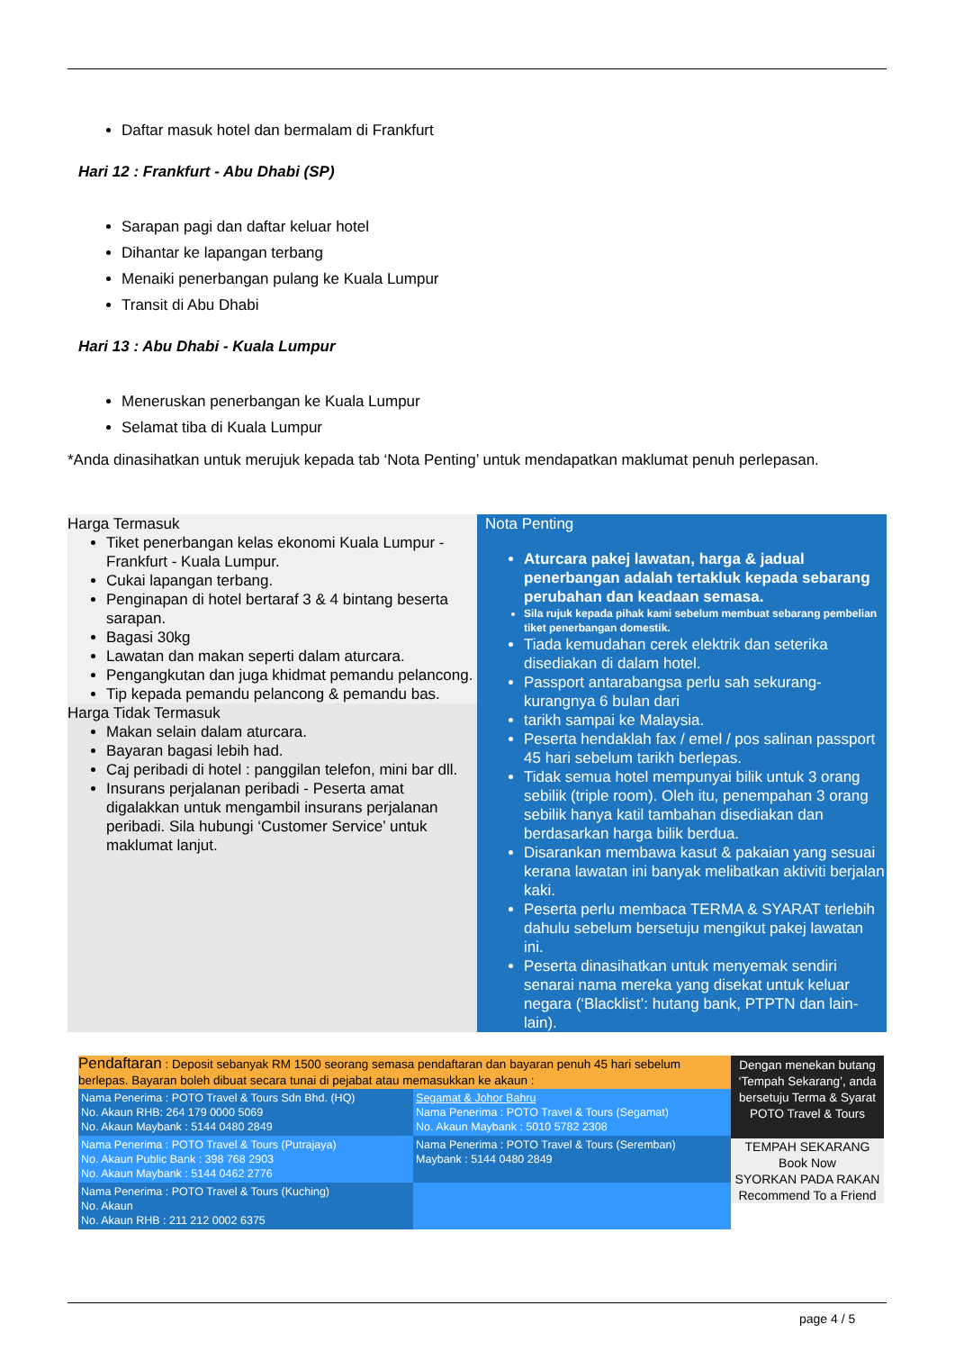Daftar masuk hotel dan bermalam di Frankfurt
Hari 12 : Frankfurt - Abu Dhabi (SP)
Sarapan pagi dan daftar keluar hotel
Dihantar ke lapangan terbang
Menaiki penerbangan pulang ke Kuala Lumpur
Transit di Abu Dhabi
Hari 13 : Abu Dhabi - Kuala Lumpur
Meneruskan penerbangan ke Kuala Lumpur
Selamat tiba di Kuala Lumpur
*Anda dinasihatkan untuk merujuk kepada tab ‘Nota Penting’ untuk mendapatkan maklumat penuh perlepasan.
Harga Termasuk
Tiket penerbangan kelas ekonomi Kuala Lumpur - Frankfurt - Kuala Lumpur.
Cukai lapangan terbang.
Penginapan di hotel bertaraf 3 & 4 bintang beserta sarapan.
Bagasi 30kg
Lawatan dan makan seperti dalam aturcara.
Pengangkutan dan juga khidmat pemandu pelancong.
Tip kepada pemandu pelancong & pemandu bas.
Harga Tidak Termasuk
Makan selain dalam aturcara.
Bayaran bagasi lebih had.
Caj peribadi di hotel : panggilan telefon, mini bar dll.
Insurans perjalanan peribadi - Peserta amat digalakkan untuk mengambil insurans perjalanan peribadi. Sila hubungi ‘Customer Service’ untuk maklumat lanjut.
Nota Penting
Aturcara pakej lawatan, harga & jadual penerbangan adalah tertakluk kepada sebarang perubahan dan keadaan semasa.
Sila rujuk kepada pihak kami sebelum membuat sebarang pembelian tiket penerbangan domestik.
Tiada kemudahan cerek elektrik dan seterika disediakan di dalam hotel.
Passport antarabangsa perlu sah sekurang-kurangnya 6 bulan dari
tarikh sampai ke Malaysia.
Peserta hendaklah fax / emel / pos salinan passport 45 hari sebelum tarikh berlepas.
Tidak semua hotel mempunyai bilik untuk 3 orang sebilik (triple room). Oleh itu, penempahan 3 orang sebilik hanya katil tambahan disediakan dan berdasarkan harga bilik berdua.
Disarankan membawa kasut & pakaian yang sesuai kerana lawatan ini banyak melibatkan aktiviti berjalan kaki.
Peserta perlu membaca TERMA & SYARAT terlebih dahulu sebelum bersetuju mengikut pakej lawatan ini.
Peserta dinasihatkan untuk menyemak sendiri senarai nama mereka yang disekat untuk keluar negara (‘Blacklist’: hutang bank, PTPTN dan lain-lain).
Pendaftaran : Deposit sebanyak RM 1500 seorang semasa pendaftaran dan bayaran penuh 45 hari sebelum berlepas. Bayaran boleh dibuat secara tunai di pejabat atau memasukkan ke akaun :
| Nama Penerima : POTO Travel & Tours Sdn Bhd. (HQ) No. Akaun RHB: 264 179 0000 5069 No. Akaun Maybank : 5144 0480 2849 | Segamat & Johor Bahru Nama Penerima : POTO Travel & Tours (Segamat) No. Akaun Maybank : 5010 5782 2308 |
| Nama Penerima : POTO Travel & Tours (Putrajaya) No. Akaun Public Bank : 398 768 2903 No. Akaun Maybank : 5144 0462 2776 | Nama Penerima : POTO Travel & Tours (Seremban) Maybank : 5144 0480 2849 |
| Nama Penerima : POTO Travel & Tours (Kuching) No. Akaun No. Akaun RHB : 211 212 0002 6375 | |
Dengan menekan butang ‘Tempah Sekarang’, anda bersetuju Terma & Syarat POTO Travel & Tours
TEMPAH SEKARANG
Book Now
SYORKAN PADA RAKAN
Recommend To a Friend
page 4 / 5